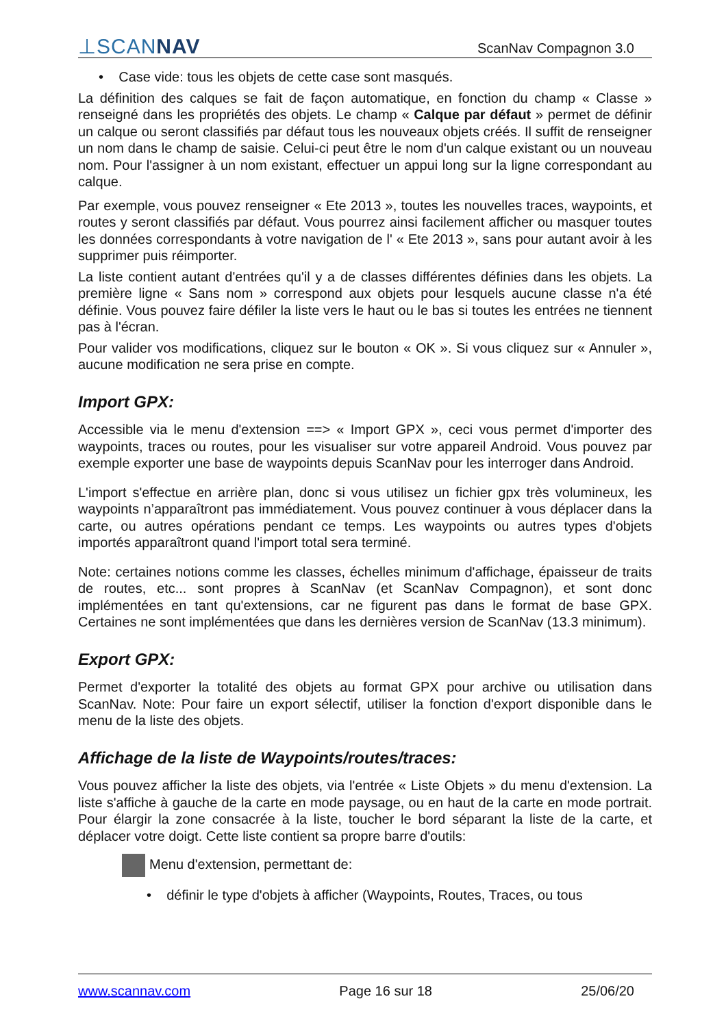⊥SCANNAV
ScanNav Compagnon 3.0
• Case vide: tous les objets de cette case sont masqués.
La définition des calques se fait de façon automatique, en fonction du champ « Classe » renseigné dans les propriétés des objets. Le champ « Calque par défaut » permet de définir un calque ou seront classifiés par défaut tous les nouveaux objets créés. Il suffit de renseigner un nom dans le champ de saisie. Celui-ci peut être le nom d'un calque existant ou un nouveau nom. Pour l'assigner à un nom existant, effectuer un appui long sur la ligne correspondant au calque.
Par exemple, vous pouvez renseigner « Ete 2013 », toutes les nouvelles traces, waypoints, et routes y seront classifiés par défaut. Vous pourrez ainsi facilement afficher ou masquer toutes les données correspondants à votre navigation de l' « Ete 2013 », sans pour autant avoir à les supprimer puis réimporter.
La liste contient autant d'entrées qu'il y a de classes différentes définies dans les objets. La première ligne « Sans nom » correspond aux objets pour lesquels aucune classe n'a été définie. Vous pouvez faire défiler la liste vers le haut ou le bas si toutes les entrées ne tiennent pas à l'écran.
Pour valider vos modifications, cliquez sur le bouton « OK ». Si vous cliquez sur « Annuler », aucune modification ne sera prise en compte.
Import GPX:
Accessible via le menu d'extension ==> « Import GPX », ceci vous permet d'importer des waypoints, traces ou routes, pour les visualiser sur votre appareil Android. Vous pouvez par exemple exporter une base de waypoints depuis ScanNav pour les interroger dans Android.
L'import s'effectue en arrière plan, donc si vous utilisez un fichier gpx très volumineux, les waypoints n’apparaîtront pas immédiatement. Vous pouvez continuer à vous déplacer dans la carte, ou autres opérations pendant ce temps. Les waypoints ou autres types d'objets importés apparaîtront quand l'import total sera terminé.
Note: certaines notions comme les classes, échelles minimum d'affichage, épaisseur de traits de routes, etc... sont propres à ScanNav (et ScanNav Compagnon), et sont donc implémentées en tant qu'extensions, car ne figurent pas dans le format de base GPX. Certaines ne sont implémentées que dans les dernières version de ScanNav (13.3 minimum).
Export GPX:
Permet d'exporter la totalité des objets au format GPX pour archive ou utilisation dans ScanNav. Note: Pour faire un export sélectif, utiliser la fonction d'export disponible dans le menu de la liste des objets.
Affichage de la liste de Waypoints/routes/traces:
Vous pouvez afficher la liste des objets, via l'entrée « Liste Objets » du menu d'extension. La liste s'affiche à gauche de la carte en mode paysage, ou en haut de la carte en mode portrait. Pour élargir la zone consacrée à la liste, toucher le bord séparant la liste de la carte, et déplacer votre doigt. Cette liste contient sa propre barre d'outils:
Menu d'extension, permettant de:
• définir le type d'objets à afficher (Waypoints, Routes, Traces, ou tous
www.scannav.com Page 16 sur 18 25/06/20